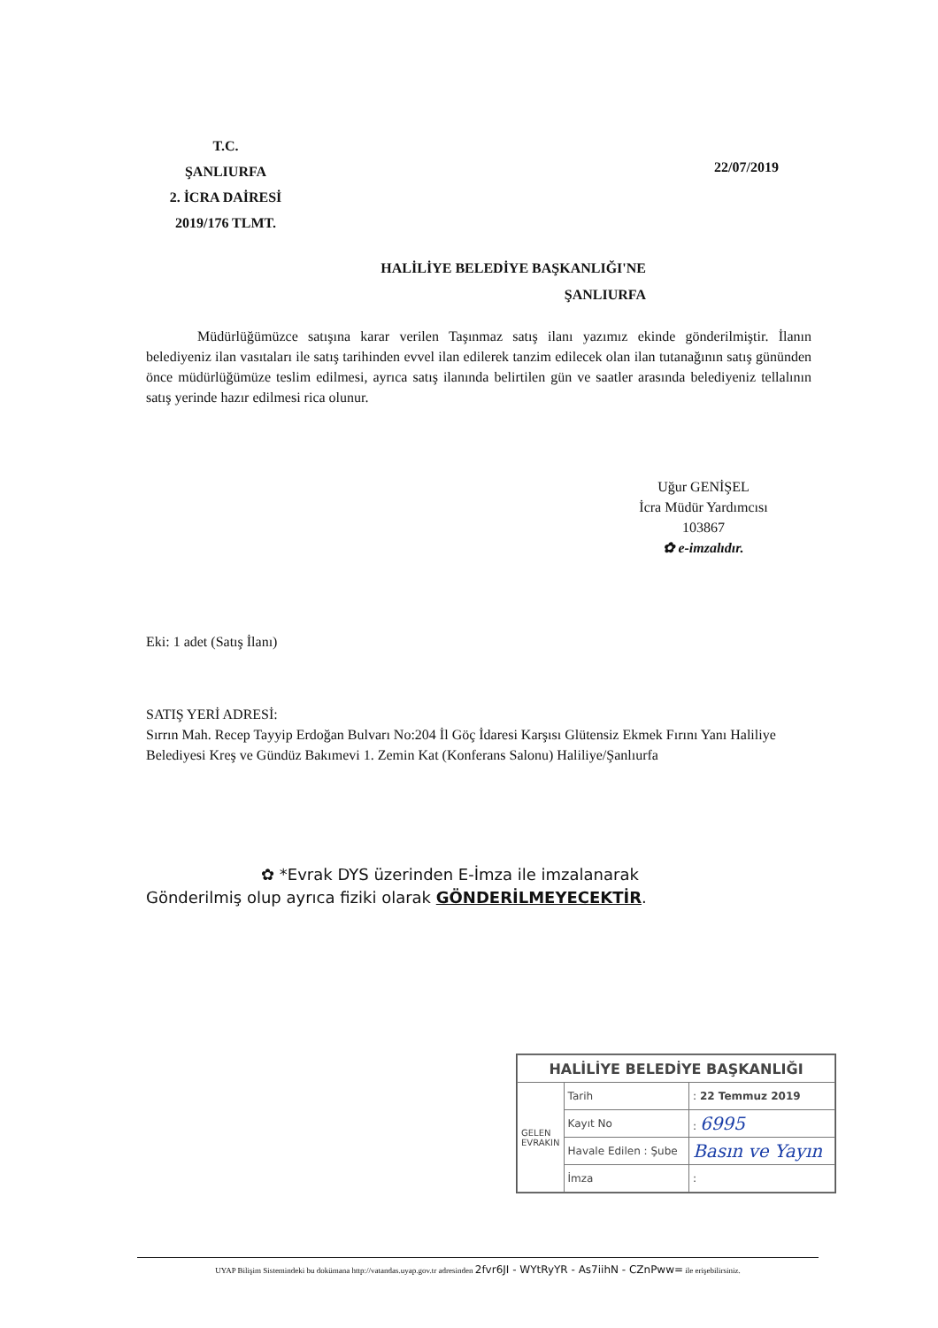T.C.
ŞANLIURFA
2. İCRA DAİRESİ
2019/176 TLMT.
22/07/2019
HALİLİYE BELEDİYE BAŞKANLIĞI'NE
ŞANLIURFA
Müdürlüğümüzce satışına karar verilen Taşınmaz satış ilanı yazımız ekinde gönderilmiştir. İlanın belediyeniz ilan vasıtaları ile satış tarihinden evvel ilan edilerek tanzim edilecek olan ilan tutanağının satış gününden önce müdürlüğümüze teslim edilmesi, ayrıca satış ilanında belirtilen gün ve saatler arasında belediyeniz tellalının satış yerinde hazır edilmesi rica olunur.
Uğur GENİŞEL
İcra Müdür Yardımcısı
103867
✿ e-imzalıdır.
Eki: 1 adet (Satış İlanı)
SATIŞ YERİ ADRESİ:
Sırrın Mah. Recep Tayyip Erdoğan Bulvarı No:204 İl Göç İdaresi Karşısı Glütensiz Ekmek Fırını Yanı Haliliye Belediyesi Kreş ve Gündüz Bakımevi 1. Zemin Kat (Konferans Salonu) Haliliye/Şanlıurfa
✿ *Evrak DYS üzerinden E-İmza ile imzalanarak
Gönderilmiş olup ayrıca fiziki olarak GÖNDERİLMEYECEKTİR.
| HALİLİYE BELEDİYE BAŞKANLIĞI | | |
| --- | --- | --- |
| GELEN EVRAKIN | Tarih | : 22 Temmuz 2019 |
| | Kayıt No | : 6995 |
| | Havale Edilen : Şube | Basın ve Yayın |
| | İmza | : |
UYAP Bilişim Sistemindeki bu dokümana http://vatandas.uyap.gov.tr adresinden 2fvr6JI - WYtRyYR - As7iihN - CZnPww= ile erişebilirsiniz.